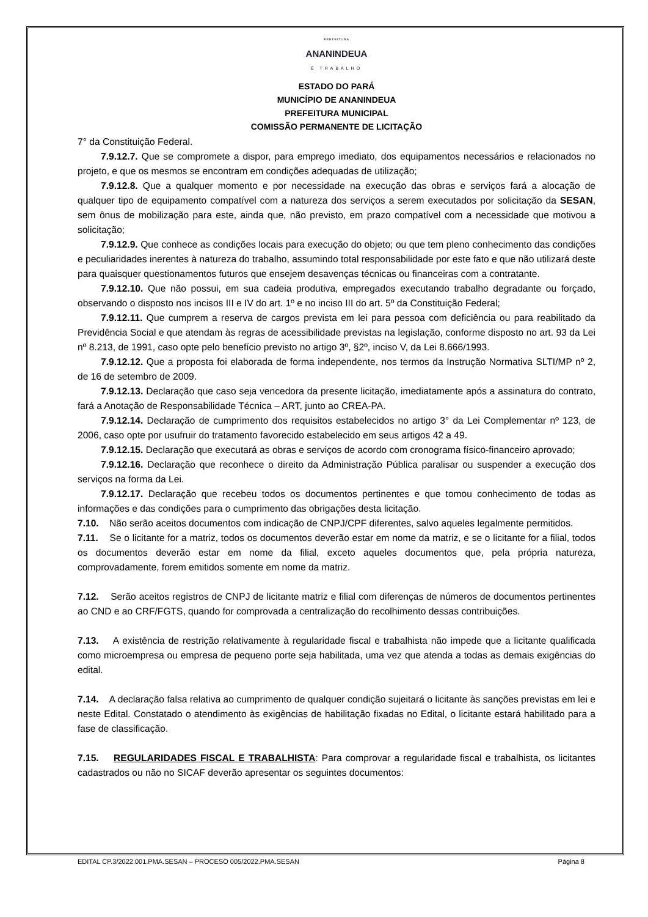PREFEITURA
ANANINDEUA
É TRABALHO
ESTADO DO PARÁ
MUNICÍPIO DE ANANINDEUA
PREFEITURA MUNICIPAL
COMISSÃO PERMANENTE DE LICITAÇÃO
7° da Constituição Federal.
7.9.12.7. Que se compromete a dispor, para emprego imediato, dos equipamentos necessários e relacionados no projeto, e que os mesmos se encontram em condições adequadas de utilização;
7.9.12.8. Que a qualquer momento e por necessidade na execução das obras e serviços fará a alocação de qualquer tipo de equipamento compatível com a natureza dos serviços a serem executados por solicitação da SESAN, sem ônus de mobilização para este, ainda que, não previsto, em prazo compatível com a necessidade que motivou a solicitação;
7.9.12.9. Que conhece as condições locais para execução do objeto; ou que tem pleno conhecimento das condições e peculiaridades inerentes à natureza do trabalho, assumindo total responsabilidade por este fato e que não utilizará deste para quaisquer questionamentos futuros que ensejem desavenças técnicas ou financeiras com a contratante.
7.9.12.10. Que não possui, em sua cadeia produtiva, empregados executando trabalho degradante ou forçado, observando o disposto nos incisos III e IV do art. 1º e no inciso III do art. 5º da Constituição Federal;
7.9.12.11. Que cumprem a reserva de cargos prevista em lei para pessoa com deficiência ou para reabilitado da Previdência Social e que atendam às regras de acessibilidade previstas na legislação, conforme disposto no art. 93 da Lei nº 8.213, de 1991, caso opte pelo benefício previsto no artigo 3º, §2º, inciso V, da Lei 8.666/1993.
7.9.12.12. Que a proposta foi elaborada de forma independente, nos termos da Instrução Normativa SLTI/MP nº 2, de 16 de setembro de 2009.
7.9.12.13. Declaração que caso seja vencedora da presente licitação, imediatamente após a assinatura do contrato, fará a Anotação de Responsabilidade Técnica – ART, junto ao CREA-PA.
7.9.12.14. Declaração de cumprimento dos requisitos estabelecidos no artigo 3° da Lei Complementar nº 123, de 2006, caso opte por usufruir do tratamento favorecido estabelecido em seus artigos 42 a 49.
7.9.12.15. Declaração que executará as obras e serviços de acordo com cronograma físico-financeiro aprovado;
7.9.12.16. Declaração que reconhece o direito da Administração Pública paralisar ou suspender a execução dos serviços na forma da Lei.
7.9.12.17. Declaração que recebeu todos os documentos pertinentes e que tomou conhecimento de todas as informações e das condições para o cumprimento das obrigações desta licitação.
7.10. Não serão aceitos documentos com indicação de CNPJ/CPF diferentes, salvo aqueles legalmente permitidos.
7.11. Se o licitante for a matriz, todos os documentos deverão estar em nome da matriz, e se o licitante for a filial, todos os documentos deverão estar em nome da filial, exceto aqueles documentos que, pela própria natureza, comprovadamente, forem emitidos somente em nome da matriz.
7.12. Serão aceitos registros de CNPJ de licitante matriz e filial com diferenças de números de documentos pertinentes ao CND e ao CRF/FGTS, quando for comprovada a centralização do recolhimento dessas contribuições.
7.13. A existência de restrição relativamente à regularidade fiscal e trabalhista não impede que a licitante qualificada como microempresa ou empresa de pequeno porte seja habilitada, uma vez que atenda a todas as demais exigências do edital.
7.14. A declaração falsa relativa ao cumprimento de qualquer condição sujeitará o licitante às sanções previstas em lei e neste Edital. Constatado o atendimento às exigências de habilitação fixadas no Edital, o licitante estará habilitado para a fase de classificação.
7.15. REGULARIDADES FISCAL E TRABALHISTA: Para comprovar a regularidade fiscal e trabalhista, os licitantes cadastrados ou não no SICAF deverão apresentar os seguintes documentos:
EDITAL CP.3/2022.001.PMA.SESAN – PROCESO 005/2022.PMA.SESAN Página 8